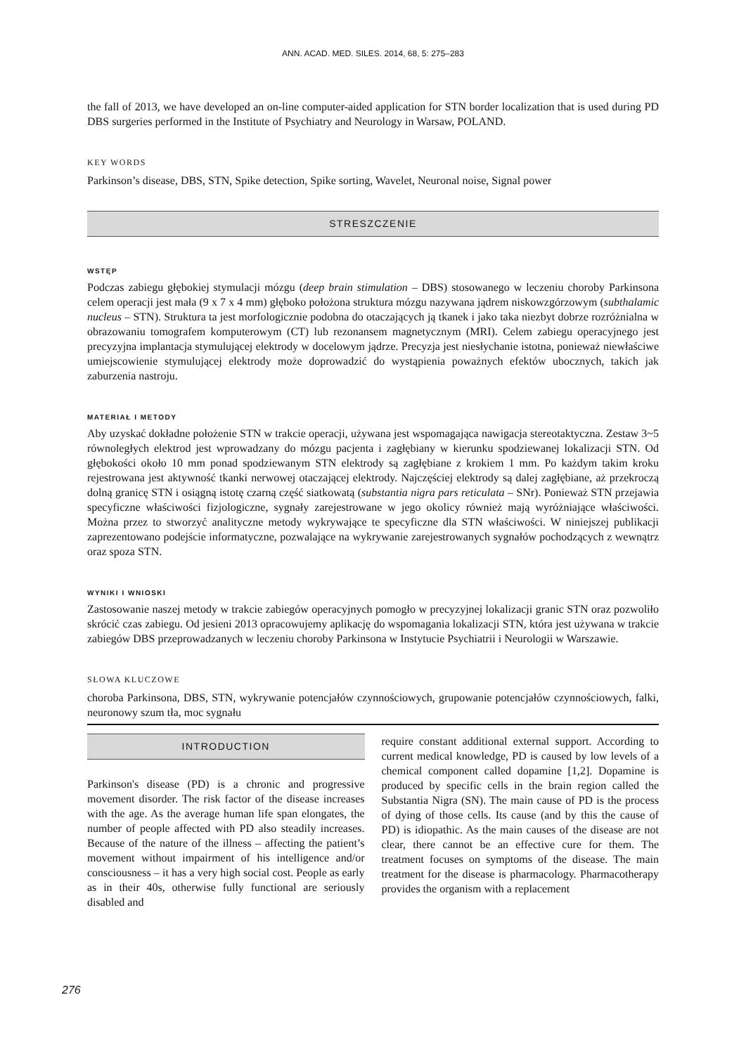ANN. ACAD. MED. SILES. 2014, 68, 5: 275–283
the fall of 2013, we have developed an on-line computer-aided application for STN border localization that is used during PD DBS surgeries performed in the Institute of Psychiatry and Neurology in Warsaw, POLAND.
KEY WORDS
Parkinson’s disease, DBS, STN, Spike detection, Spike sorting, Wavelet, Neuronal noise, Signal power
STRESZCZENIE
WSTĘP
Podczas zabiegu głębokiej stymulacji mózgu (deep brain stimulation – DBS) stosowanego w leczeniu choroby Parkinsona celem operacji jest mała (9 x 7 x 4 mm) głęboko położona struktura mózgu nazywana jądrem niskowzgórzowym (subthalamic nucleus – STN). Struktura ta jest morfologicznie podobna do otaczających ją tkanek i jako taka niezbyt dobrze rozróżnialna w obrazowaniu tomografem komputerowym (CT) lub rezonansem magnetycznym (MRI). Celem zabiegu operacyjnego jest precyzyjna implantacja stymulującej elektrody w docelowym jądrze. Precyzja jest niesłychanie istotna, ponieważ niewłaściwe umiejscowienie stymulującej elektrody może doprowadzić do wystąpienia poważnych efektów ubocznych, takich jak zaburzenia nastroju.
MATERIAŁ I METODY
Aby uzyskać dokładne położenie STN w trakcie operacji, używana jest wspomagająca nawigacja stereotaktyczna. Zestaw 3~5 równoległych elektrod jest wprowadzany do mózgu pacjenta i zagłębiany w kierunku spodziewanej lokalizacji STN. Od głębokości około 10 mm ponad spodziewanym STN elektrody są zagłębiane z krokiem 1 mm. Po każdym takim kroku rejestrowana jest aktywność tkanki nerwowej otaczającej elektrody. Najczęściej elektrody są dalej zagłębiane, aż przekroczą dolną granicę STN i osiągną istotę czarną część siatkowatą (substantia nigra pars reticulata – SNr). Ponieważ STN przejawia specyficzne właściwości fizjologiczne, sygnały zarejestrowane w jego okolicy również mają wyróżniające właściwości. Można przez to stworzyć analityczne metody wykrywające te specyficzne dla STN właściwości. W niniejszej publikacji zaprezentowano podejście informatyczne, pozwalające na wykrywanie zarejestrowanych sygnałów pochodzących z wewnątrz oraz spoza STN.
WYNIKI I WNIOSKI
Zastosowanie naszej metody w trakcie zabiegów operacyjnych pomogło w precyzyjnej lokalizacji granic STN oraz pozwoliło skrócić czas zabiegu. Od jesieni 2013 opracowujemy aplikację do wspomagania lokalizacji STN, która jest używana w trakcie zabiegów DBS przeprowadzanych w leczeniu choroby Parkinsona w Instytucie Psychiatrii i Neurologii w Warszawie.
SŁOWA KLUCZOWE
choroba Parkinsona, DBS, STN, wykrywanie potencjałów czynnościowych, grupowanie potencjałów czynnościowych, falki, neuronowy szum tła, moc sygnału
INTRODUCTION
Parkinson's disease (PD) is a chronic and progressive movement disorder. The risk factor of the disease increases with the age. As the average human life span elongates, the number of people affected with PD also steadily increases. Because of the nature of the illness – affecting the patient’s movement without impairment of his intelligence and/or consciousness – it has a very high social cost. People as early as in their 40s, otherwise fully functional are seriously disabled and
require constant additional external support. According to current medical knowledge, PD is caused by low levels of a chemical component called dopamine [1,2]. Dopamine is produced by specific cells in the brain region called the Substantia Nigra (SN). The main cause of PD is the process of dying of those cells. Its cause (and by this the cause of PD) is idiopathic. As the main causes of the disease are not clear, there cannot be an effective cure for them. The treatment focuses on symptoms of the disease. The main treatment for the disease is pharmacology. Pharmacotherapy provides the organism with a replacement
276